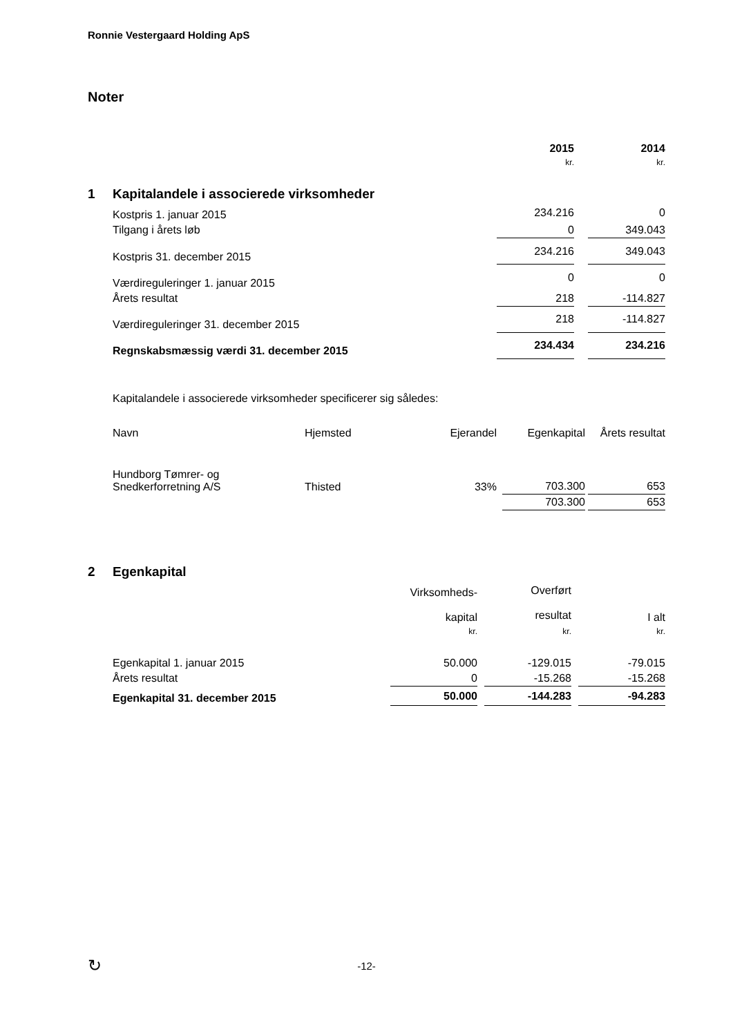Ronnie Vestergaard Holding ApS
Noter
| | | 2015 | | 2014 |
| | | kr. | | kr. |
| 1 | Kapitalandele i associerede virksomheder | | | |
| | Kostpris 1. januar 2015 | 234.216 | | 0 |
| | Tilgang i årets løb | 0 | | 349.043 |
| | Kostpris 31. december 2015 | 234.216 | | 349.043 |
| | Værdireguleringer 1. januar 2015 | 0 | | 0 |
| | Årets resultat | 218 | | -114.827 |
| | Værdireguleringer 31. december 2015 | 218 | | -114.827 |
| | Regnskabsmæssig værdi 31. december 2015 | 234.434 | | 234.216 |
Kapitalandele i associerede virksomheder specificerer sig således:
| Navn | Hjemsted | Ejerandel | | Egenkapital | | Årets resultat |
| Hundborg Tømrer- og Snedkerforretning A/S | Thisted | 33% | | 703.300 | | 653 |
| | | | | 703.300 | | 653 |
| 2 | Egenkapital | | | | | |
| | | Virksomheds- kapital | | Overført resultat | | I alt |
| | | kr. | | kr. | | kr. |
| | Egenkapital 1. januar 2015 | 50.000 | | -129.015 | | -79.015 |
| | Årets resultat | 0 | | -15.268 | | -15.268 |
| | Egenkapital 31. december 2015 | 50.000 | | -144.283 | | -94.283 |
↻ -12-